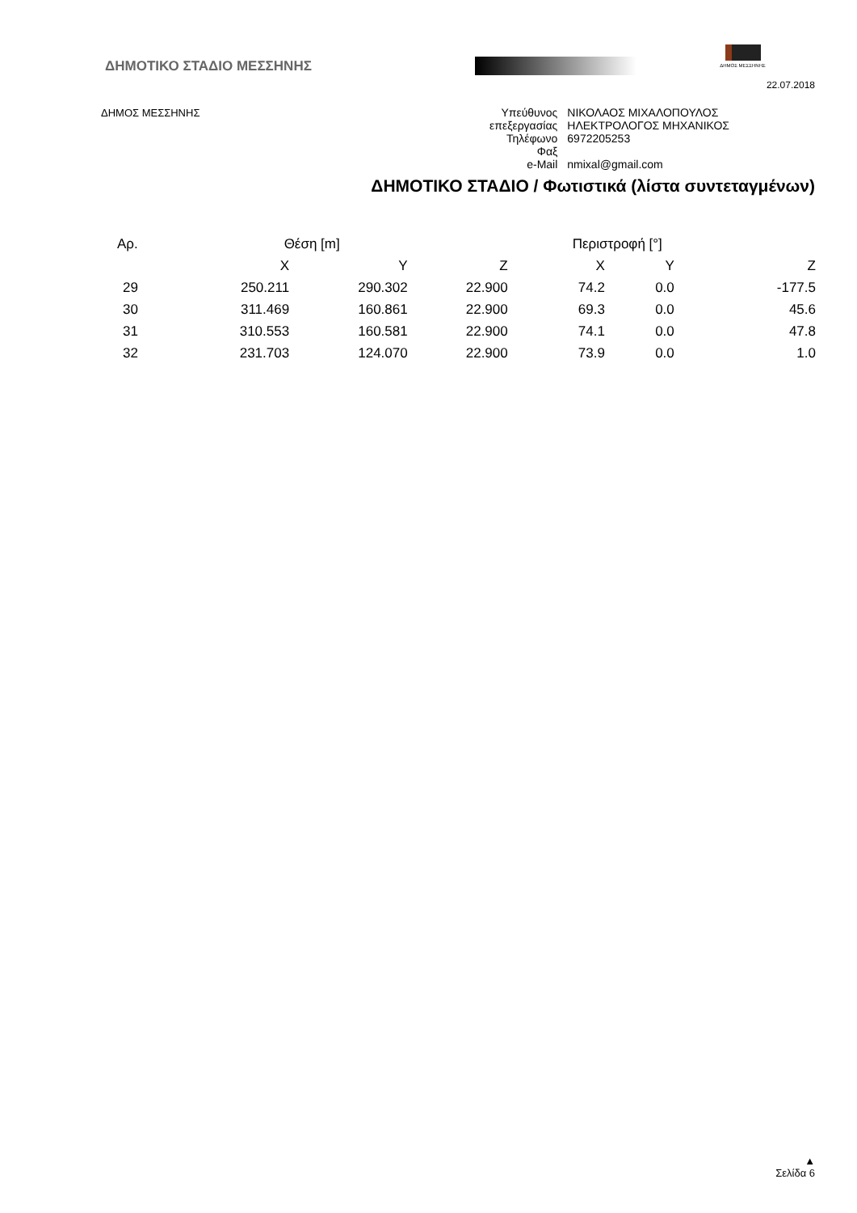ΔΗΜΟΤΙΚΟ ΣΤΑΔΙΟ ΜΕΣΣΗΝΗΣ
ΔΗΜΟΣ ΜΕΣΣΗΝΗΣ
22.07.2018
ΔΗΜΟΣ ΜΕΣΣΗΝΗΣ
| Υπεύθυνος | ΝΙΚΟΛΑΟΣ ΜΙΧΑΛΟΠΟΥΛΟΣ |
| επεξεργασίας | ΗΛΕΚΤΡΟΛΟΓΟΣ ΜΗΧΑΝΙΚΟΣ |
| Τηλέφωνο | 6972205253 |
| Φαξ | |
| e-Mail | nmixal@gmail.com |
ΔΗΜΟΤΙΚΟ ΣΤΑΔΙΟ / Φωτιστικά (λίστα συντεταγμένων)
| Αρ. | Θέση [m] | | | Περιστροφή [°] | | |
| --- | --- | --- | --- | --- | --- | --- |
| | X | Y | Z | X | Y | Z |
| 29 | 250.211 | 290.302 | 22.900 | 74.2 | 0.0 | -177.5 |
| 30 | 311.469 | 160.861 | 22.900 | 69.3 | 0.0 | 45.6 |
| 31 | 310.553 | 160.581 | 22.900 | 74.1 | 0.0 | 47.8 |
| 32 | 231.703 | 124.070 | 22.900 | 73.9 | 0.0 | 1.0 |
▲
Σελίδα 6